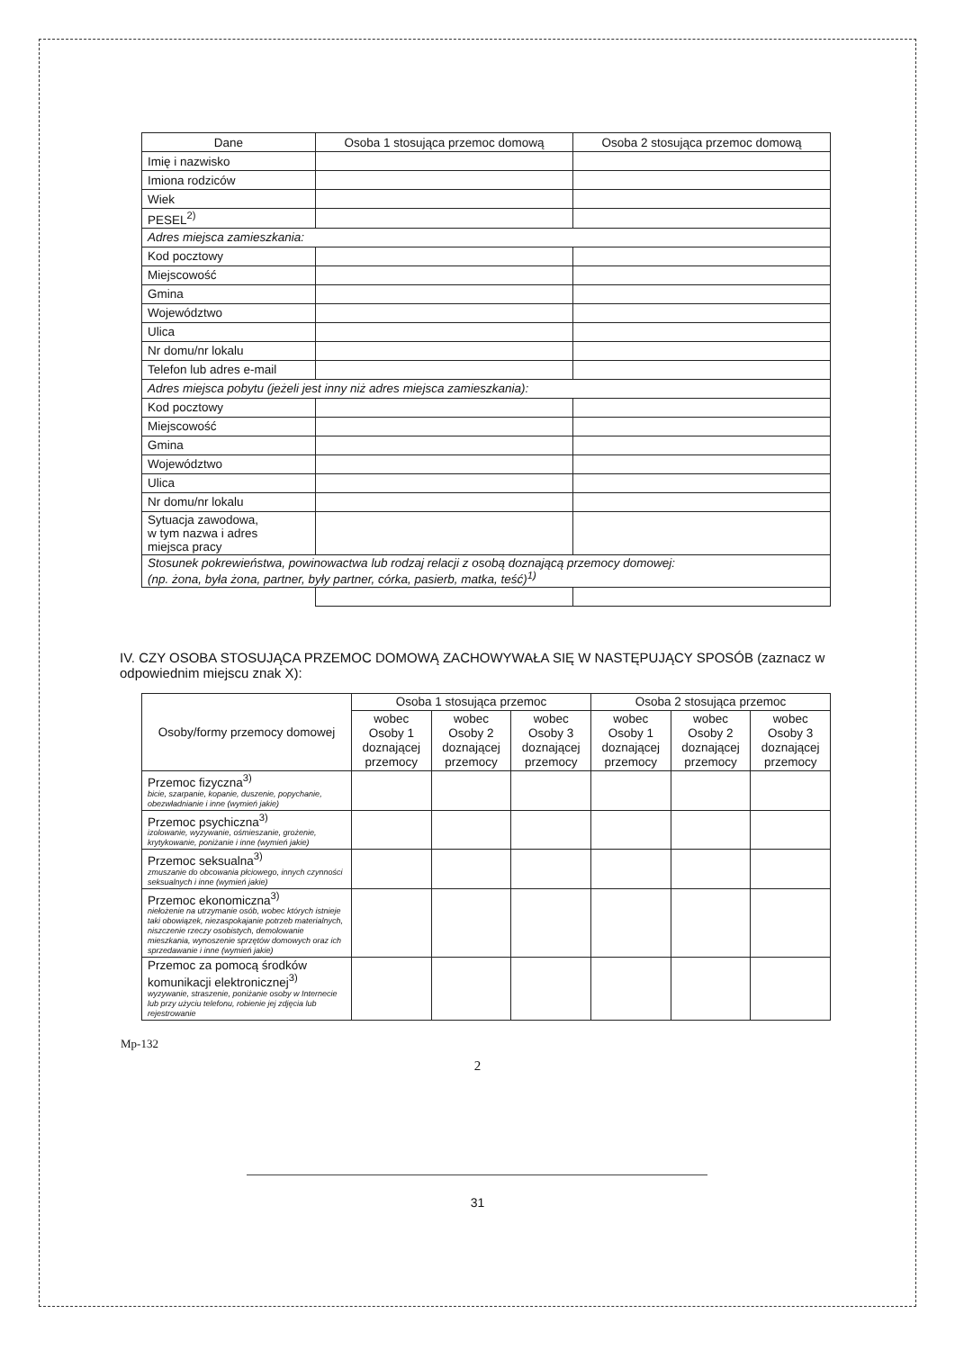| Dane | Osoba 1 stosująca przemoc domową | Osoba 2 stosująca przemoc domową |
| Imię i nazwisko | | |
| Imiona rodziców | | |
| Wiek | | |
| PESEL<sup>2)</sup> | | |
| Adres miejsca zamieszkania: | | |
| Kod pocztowy | | |
| Miejscowość | | |
| Gmina | | |
| Województwo | | |
| Ulica | | |
| Nr domu/nr lokalu | | |
| Telefon lub adres e-mail | | |
| Adres miejsca pobytu (jeżeli jest inny niż adres miejsca zamieszkania): | | |
| Kod pocztowy | | |
| Miejscowość | | |
| Gmina | | |
| Województwo | | |
| Ulica | | |
| Nr domu/nr lokalu | | |
| Sytuacja zawodowa, w tym nazwa i adres miejsca pracy | | |
| Stosunek pokrewieństwa, powinowactwa lub rodzaj relacji z osobą doznającą przemocy domowej: (np. żona, była żona, partner, były partner, córka, pasierb, matka, teść)<sup>1)</sup> | | |
IV. CZY OSOBA STOSUJĄCA PRZEMOC DOMOWĄ ZACHOWYWAŁA SIĘ W NASTĘPUJĄCY SPOSÓB (zaznacz w odpowiednim miejscu znak X):
| Osoby/formy przemocy domowej | Osoba 1 stosująca przemoc | | | Osoba 2 stosująca przemoc | | |
| --- | --- | --- | --- | --- | --- | --- |
| | wobec Osoby 1 doznającej przemocy | wobec Osoby 2 doznającej przemocy | wobec Osoby 3 doznającej przemocy | wobec Osoby 1 doznającej przemocy | wobec Osoby 2 doznającej przemocy | wobec Osoby 3 doznającej przemocy |
| Przemoc fizyczna<sup>3)</sup> bicie, szarpanie, kopanie, duszenie, popychanie, obezwładnianie i inne (wymień jakie) | | | | | | |
| Przemoc psychiczna<sup>3)</sup> izolowanie, wyzywanie, ośmieszanie, grożenie, krytykowanie, poniżanie i inne (wymień jakie) | | | | | | |
| Przemoc seksualna<sup>3)</sup> zmuszanie do obcowania płciowego, innych czynności seksualnych i inne (wymień jakie) | | | | | | |
| Przemoc ekonomiczna<sup>3)</sup> niełożenie na utrzymanie osób, wobec których istnieje taki obowiązek, niezaspokajanie potrzeb materialnych, niszczenie rzeczy osobistych, demolowanie mieszkania, wynoszenie sprzętów domowych oraz ich sprzedawanie i inne (wymień jakie) | | | | | | |
| Przemoc za pomocą środków komunikacji elektronicznej<sup>3)</sup> wyzywanie, straszenie, poniżanie osoby w Internecie lub przy użyciu telefonu, robienie jej zdjęcia lub rejestrowanie | | | | | | |
Mp-132
2
31